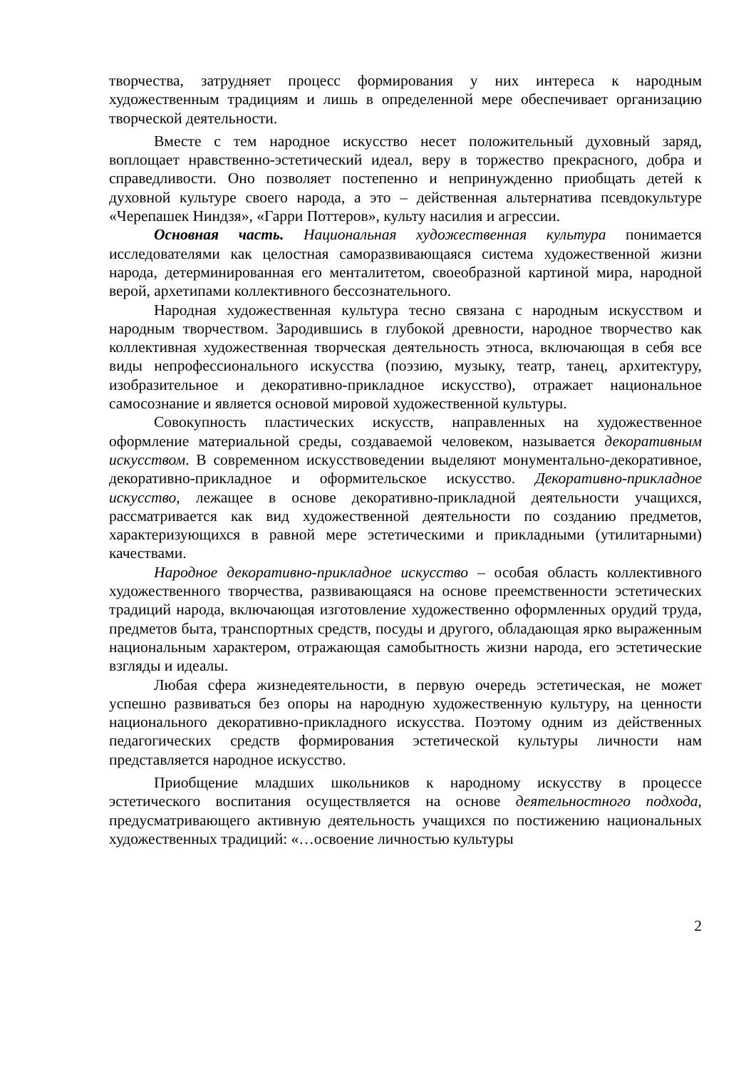творчества, затрудняет процесс формирования у них интереса к народным художественным традициям и лишь в определенной мере обеспечивает организацию творческой деятельности.
Вместе с тем народное искусство несет положительный духовный заряд, воплощает нравственно-эстетический идеал, веру в торжество прекрасного, добра и справедливости. Оно позволяет постепенно и непринужденно приобщать детей к духовной культуре своего народа, а это – действенная альтернатива псевдокультуре «Черепашек Ниндзя», «Гарри Поттеров», культу насилия и агрессии.
Основная часть. Национальная художественная культура понимается исследователями как целостная саморазвивающаяся система художественной жизни народа, детерминированная его менталитетом, своеобразной картиной мира, народной верой, архетипами коллективного бессознательного.
Народная художественная культура тесно связана с народным искусством и народным творчеством. Зародившись в глубокой древности, народное творчество как коллективная художественная творческая деятельность этноса, включающая в себя все виды непрофессионального искусства (поэзию, музыку, театр, танец, архитектуру, изобразительное и декоративно-прикладное искусство), отражает национальное самосознание и является основой мировой художественной культуры.
Совокупность пластических искусств, направленных на художественное оформление материальной среды, создаваемой человеком, называется декоративным искусством. В современном искусствоведении выделяют монументально-декоративное, декоративно-прикладное и оформительское искусство. Декоративно-прикладное искусство, лежащее в основе декоративно-прикладной деятельности учащихся, рассматривается как вид художественной деятельности по созданию предметов, характеризующихся в равной мере эстетическими и прикладными (утилитарными) качествами.
Народное декоративно-прикладное искусство – особая область коллективного художественного творчества, развивающаяся на основе преемственности эстетических традиций народа, включающая изготовление художественно оформленных орудий труда, предметов быта, транспортных средств, посуды и другого, обладающая ярко выраженным национальным характером, отражающая самобытность жизни народа, его эстетические взгляды и идеалы.
Любая сфера жизнедеятельности, в первую очередь эстетическая, не может успешно развиваться без опоры на народную художественную культуру, на ценности национального декоративно-прикладного искусства. Поэтому одним из действенных педагогических средств формирования эстетической культуры личности нам представляется народное искусство.
Приобщение младших школьников к народному искусству в процессе эстетического воспитания осуществляется на основе деятельностного подхода, предусматривающего активную деятельность учащихся по постижению национальных художественных традиций: «…освоение личностью культуры
2